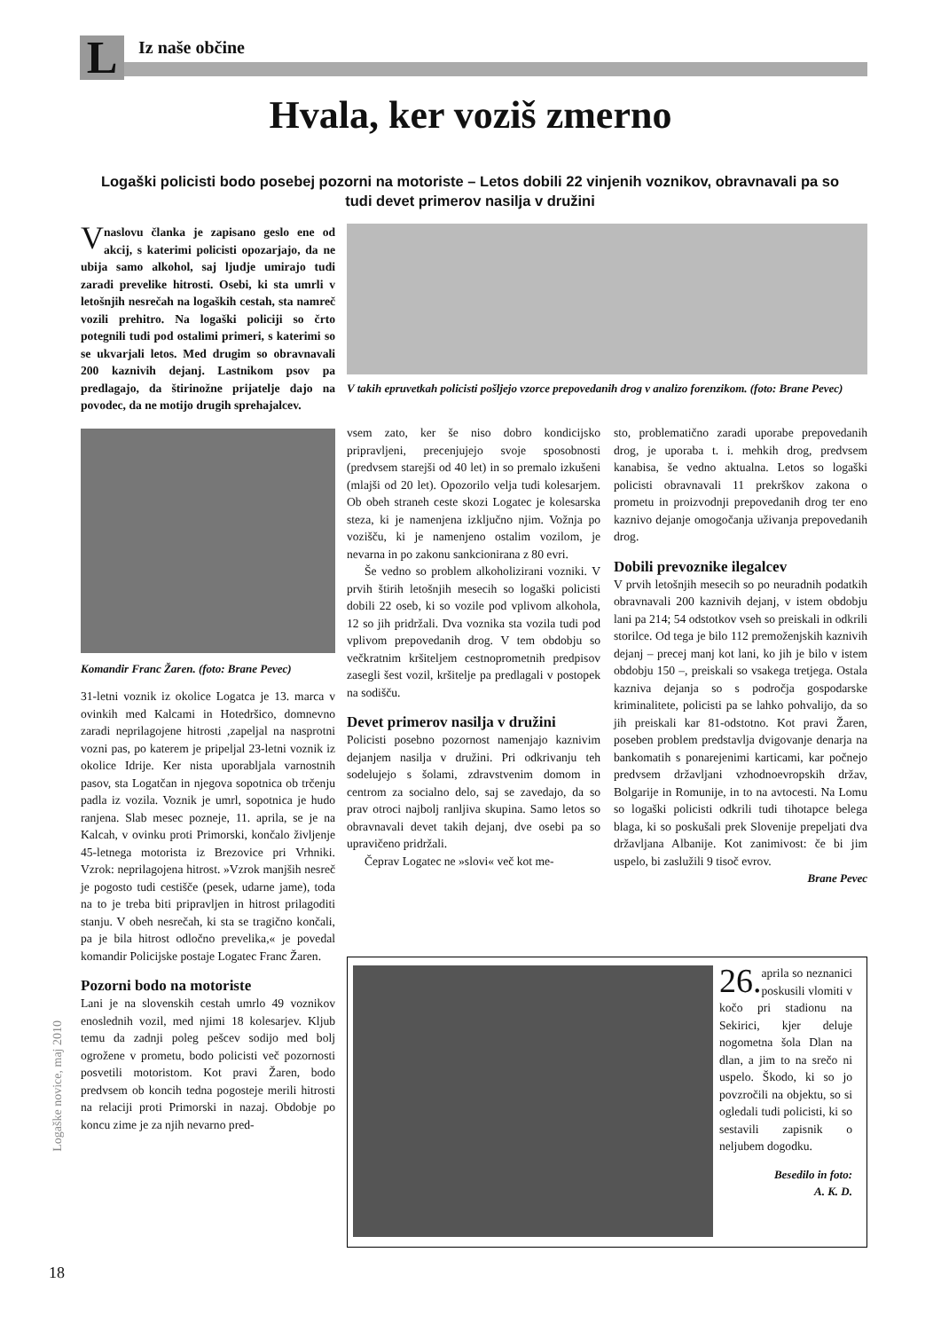L Iz naše občine
Hvala, ker voziš zmerno
Logaški policisti bodo posebej pozorni na motoriste – Letos dobili 22 vinjenih voznikov, obravnavali pa so tudi devet primerov nasilja v družini
V naslovu članka je zapisano geslo ene od akcij, s katerimi policisti opozarjajo, da ne ubija samo alkohol, saj ljudje umirajo tudi zaradi prevelike hitrosti. Osebi, ki sta umrli v letošnjih nesrečah na logaških cestah, sta namreč vozili prehitro. Na logaški policiji so črto potegnili tudi pod ostalimi primeri, s katerimi so se ukvarjali letos. Med drugim so obravnavali 200 kaznivih dejanj. Lastnikom psov pa predlagajo, da štirinožne prijatelje dajo na povodec, da ne motijo drugih sprehajalcev.
Komandir Franc Žaren. (foto: Brane Pevec)
31-letni voznik iz okolice Logatca je 13. marca v ovinkih med Kalcami in Hotedršico, domnevno zaradi neprilagojene hitrosti ,zapeljal na nasprotni vozni pas, po katerem je pripeljal 23-letni voznik iz okolice Idrije. Ker nista uporabljala varnostnih pasov, sta Logatčan in njegova sopotnica ob trčenju padla iz vozila. Voznik je umrl, sopotnica je hudo ranjena. Slab mesec pozneje, 11. aprila, se je na Kalcah, v ovinku proti Primorski, končalo življenje 45-letnega motorista iz Brezovice pri Vrhniki. Vzrok: neprilagojena hitrost. »Vzrok manjših nesreč je pogosto tudi cestišče (pesek, udarne jame), toda na to je treba biti pripravljen in hitrost prilagoditi stanju. V obeh nesrečah, ki sta se tragično končali, pa je bila hitrost odločno prevelika,« je povedal komandir Policijske postaje Logatec Franc Žaren.
Pozorni bodo na motoriste
Lani je na slovenskih cestah umrlo 49 voznikov enoslednih vozil, med njimi 18 kolesarjev. Kljub temu da zadnji poleg pešcev sodijo med bolj ogrožene v prometu, bodo policisti več pozornosti posvetili motoristom. Kot pravi Žaren, bodo predvsem ob koncih tedna pogosteje merili hitrosti na relaciji proti Primorski in nazaj. Obdobje po koncu zime je za njih nevarno pred-
V takih epruvetkah policisti pošljejo vzorce prepovedanih drog v analizo forenzikom. (foto: Brane Pevec)
vsem zato, ker še niso dobro kondicijsko pripravljeni, precenjujejo svoje sposobnosti (predvsem starejši od 40 let) in so premalo izkušeni (mlajši od 20 let). Opozorilo velja tudi kolesarjem. Ob obeh straneh ceste skozi Logatec je kolesarska steza, ki je namenjena izključno njim. Vožnja po vozišču, ki je namenjeno ostalim vozilom, je nevarna in po zakonu sankcionirana z 80 evri.
Še vedno so problem alkoholizirani vozniki. V prvih štirih letošnjih mesecih so logaški policisti dobili 22 oseb, ki so vozile pod vplivom alkohola, 12 so jih pridržali. Dva voznika sta vozila tudi pod vplivom prepovedanih drog. V tem obdobju so večkratnim kršiteljem cestnoprometnih predpisov zasegli šest vozil, kršitelje pa predlagali v postopek na sodišču.
Devet primerov nasilja v družini
Policisti posebno pozornost namenjajo kaznivim dejanjem nasilja v družini. Pri odkrivanju teh sodelujejo s šolami, zdravstvenim domom in centrom za socialno delo, saj se zavedajo, da so prav otroci najbolj ranljiva skupina. Samo letos so obravnavali devet takih dejanj, dve osebi pa so upravičeno pridržali.
Čeprav Logatec ne »slovi« več kot me-
sto, problematično zaradi uporabe prepovedanih drog, je uporaba t. i. mehkih drog, predvsem kanabisa, še vedno aktualna. Letos so logaški policisti obravnavali 11 prekrškov zakona o prometu in proizvodnji prepovedanih drog ter eno kaznivo dejanje omogočanja uživanja prepovedanih drog.
Dobili prevoznike ilegalcev
V prvih letošnjih mesecih so po neuradnih podatkih obravnavali 200 kaznivih dejanj, v istem obdobju lani pa 214; 54 odstotkov vseh so preiskali in odkrili storilce. Od tega je bilo 112 premoženjskih kaznivih dejanj – precej manj kot lani, ko jih je bilo v istem obdobju 150 –, preiskali so vsakega tretjega. Ostala kazniva dejanja so s področja gospodarske kriminalitete, policisti pa se lahko pohvalijo, da so jih preiskali kar 81-odstotno. Kot pravi Žaren, poseben problem predstavlja dvigovanje denarja na bankomatih s ponarejenimi karticami, kar počnejo predvsem državljani vzhodnoevropskih držav, Bolgarije in Romunije, in to na avtocesti. Na Lomu so logaški policisti odkrili tudi tihotapce belega blaga, ki so poskušali prek Slovenije prepeljati dva državljana Albanije. Kot zanimivost: če bi jim uspelo, bi zaslužili 9 tisoč evrov.
Brane Pevec
26. aprila so neznanici poskusili vlomiti v kočo pri stadionu na Sekirici, kjer deluje nogometna šola Dlan na dlan, a jim to na srečo ni uspelo. Škodo, ki so jo povzročili na objektu, so si ogledali tudi policisti, ki so sestavili zapisnik o neljubem dogodku.
Besedilo in foto:
A. K. D.
Logaške novice, maj 2010
18